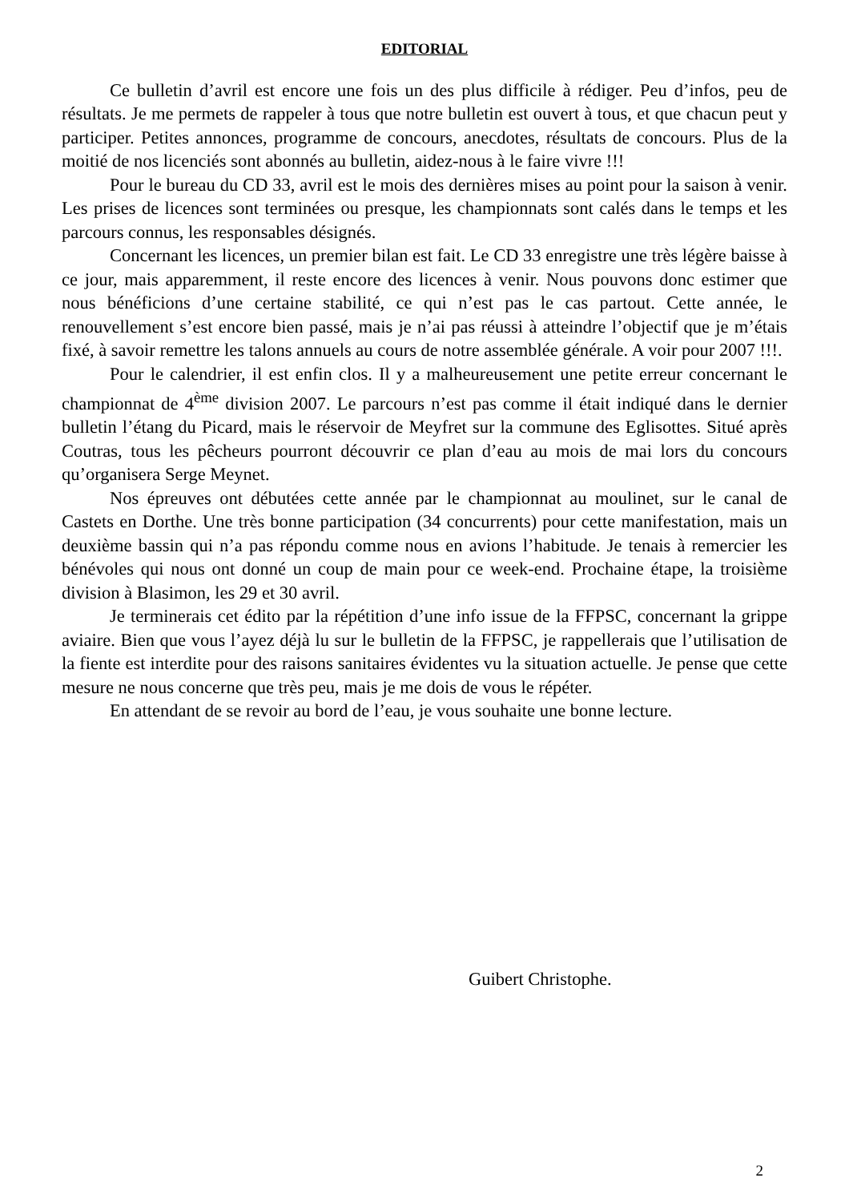EDITORIAL
Ce bulletin d’avril est encore une fois un des plus difficile à rédiger. Peu d’infos, peu de résultats. Je me permets de rappeler à tous que notre bulletin est ouvert à tous, et que chacun peut y participer. Petites annonces, programme de concours, anecdotes, résultats de concours. Plus de la moitié de nos licenciés sont abonnés au bulletin, aidez-nous à le faire vivre !!!
Pour le bureau du CD 33, avril est le mois des dernières mises au point pour la saison à venir. Les prises de licences sont terminées ou presque, les championnats sont calés dans le temps et les parcours connus, les responsables désignés.
Concernant les licences, un premier bilan est fait. Le CD 33 enregistre une très légère baisse à ce jour, mais apparemment, il reste encore des licences à venir. Nous pouvons donc estimer que nous bénéficions d’une certaine stabilité, ce qui n’est pas le cas partout. Cette année, le renouvellement s’est encore bien passé, mais je n’ai pas réussi à atteindre l’objectif que je m’étais fixé, à savoir remettre les talons annuels au cours de notre assemblée générale. A voir pour 2007 !!!.
Pour le calendrier, il est enfin clos. Il y a malheureusement une petite erreur concernant le championnat de 4<sup>ème</sup> division 2007. Le parcours n’est pas comme il était indiqué dans le dernier bulletin l’étang du Picard, mais le réservoir de Meyfret sur la commune des Eglisottes. Situé après Coutras, tous les pêcheurs pourront découvrir ce plan d’eau au mois de mai lors du concours qu’organisera Serge Meynet.
Nos épreuves ont débutées cette année par le championnat au moulinet, sur le canal de Castets en Dorthe. Une très bonne participation (34 concurrents) pour cette manifestation, mais un deuxième bassin qui n’a pas répondu comme nous en avions l’habitude. Je tenais à remercier les bénévoles qui nous ont donné un coup de main pour ce week-end. Prochaine étape, la troisième division à Blasimon, les 29 et 30 avril.
Je terminerais cet édito par la répétition d’une info issue de la FFPSC, concernant la grippe aviaire. Bien que vous l’ayez déjà lu sur le bulletin de la FFPSC, je rappellerais que l’utilisation de la fiente est interdite pour des raisons sanitaires évidentes vu la situation actuelle. Je pense que cette mesure ne nous concerne que très peu, mais je me dois de vous le répéter.
En attendant de se revoir au bord de l’eau, je vous souhaite une bonne lecture.
Guibert Christophe.
2